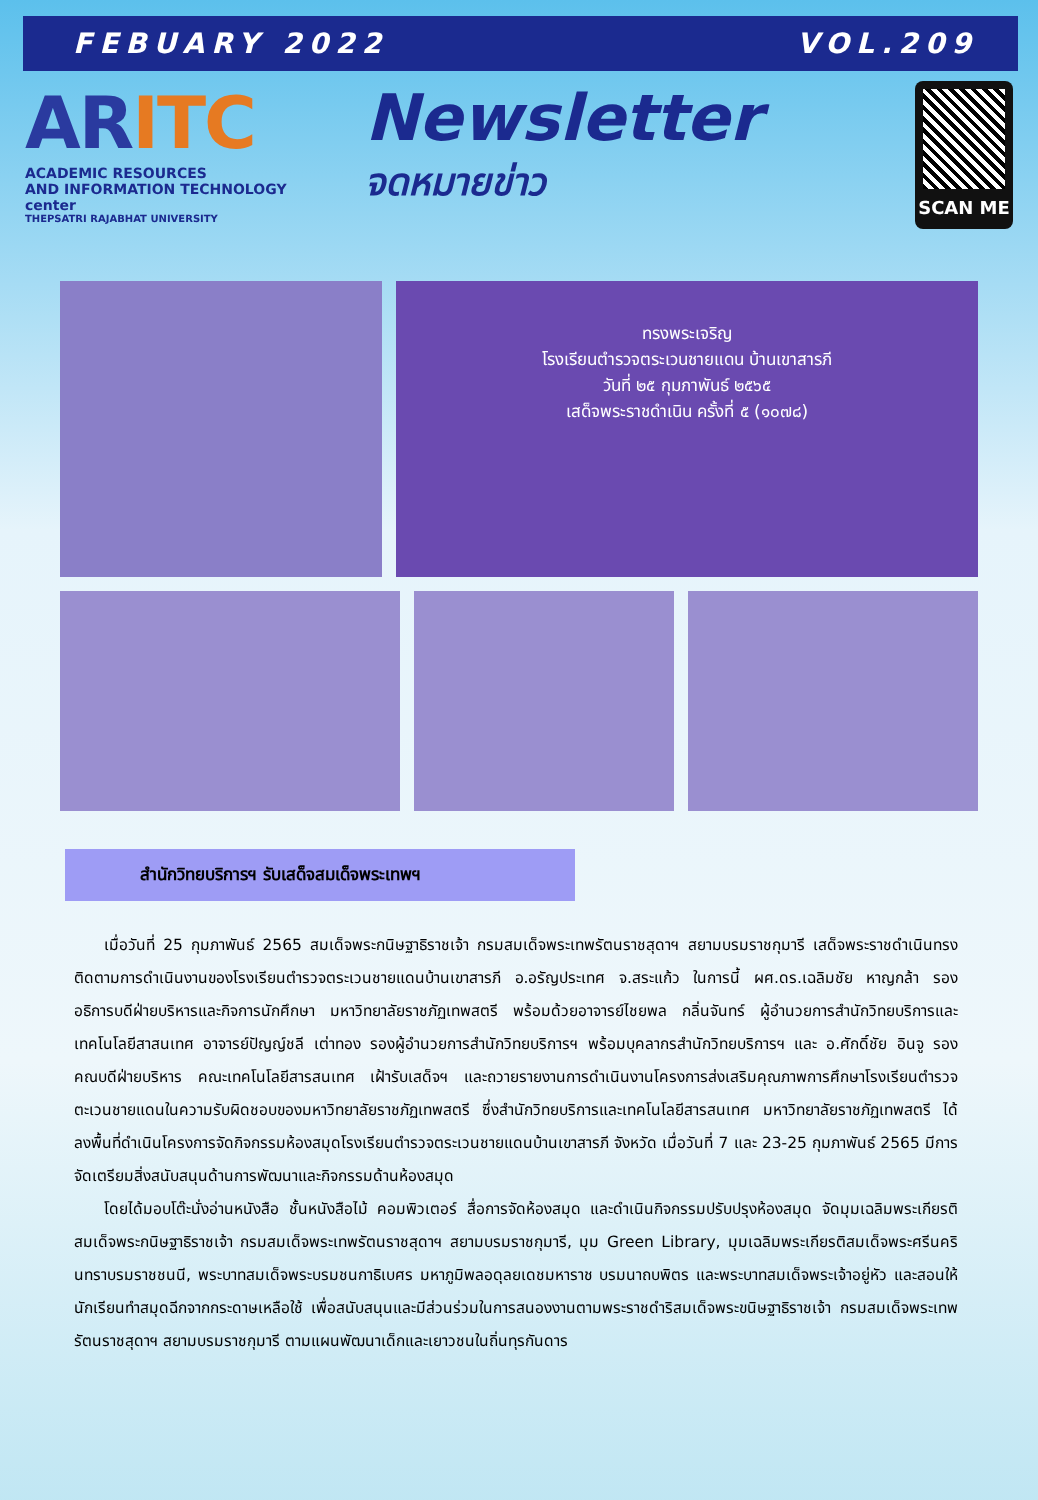FEBUARY 2022 VOL.209
ARITC
ACADEMIC RESOURCES
AND INFORMATION TECHNOLOGY center
THEPSATRI RAJABHAT UNIVERSITY
Newsletter
จดหมายข่าว
SCAN ME
ทรงพระเจริญ
โรงเรียนตำรวจตระเวนชายแดน บ้านเขาสารภี
วันที่ ๒๕ กุมภาพันธ์ ๒๕๖๕
เสด็จพระราชดำเนิน ครั้งที่ ๕ (๑๐๗๘)
สำนักวิทยบริการฯ รับเสด็จสมเด็จพระเทพฯ
เมื่อวันที่ 25 กุมภาพันธ์ 2565 สมเด็จพระกนิษฐาธิราชเจ้า กรมสมเด็จพระเทพรัตนราชสุดาฯ สยามบรมราชกุมารี เสด็จพระราชดำเนินทรงติดตามการดำเนินงานของโรงเรียนตำรวจตระเวนชายแดนบ้านเขาสารภี อ.อรัญประเทศ จ.สระแก้ว ในการนี้ ผศ.ดร.เฉลิมชัย หาญกล้า รองอธิการบดีฝ่ายบริหารและกิจการนักศึกษา มหาวิทยาลัยราชภัฏเทพสตรี พร้อมด้วยอาจารย์ไชยพล กลิ่นจันทร์ ผู้อำนวยการสำนักวิทยบริการและเทคโนโลยีสาสนเทศ อาจารย์ปัญญ์ชลี เต่าทอง รองผู้อำนวยการสำนักวิทยบริการฯ พร้อมบุคลากรสำนักวิทยบริการฯ และ อ.ศักดิ์ชัย อินจู รองคณบดีฝ่ายบริหาร คณะเทคโนโลยีสารสนเทศ เฝ้ารับเสด็จฯ และถวายรายงานการดำเนินงานโครงการส่งเสริมคุณภาพการศึกษาโรงเรียนตำรวจตะเวนชายแดนในความรับผิดชอบของมหาวิทยาลัยราชภัฏเทพสตรี ซึ่งสำนักวิทยบริการและเทคโนโลยีสารสนเทศ มหาวิทยาลัยราชภัฏเทพสตรี ได้ลงพื้นที่ดำเนินโครงการจัดกิจกรรมห้องสมุดโรงเรียนตำรวจตระเวนชายแดนบ้านเขาสารภี จังหวัด เมื่อวันที่ 7 และ 23-25 กุมภาพันธ์ 2565 มีการจัดเตรียมสิ่งสนับสนุนด้านการพัฒนาและกิจกรรมด้านห้องสมุด
โดยได้มอบโต๊ะนั่งอ่านหนังสือ ชั้นหนังสือไม้ คอมพิวเตอร์ สื่อการจัดห้องสมุด และดำเนินกิจกรรมปรับปรุงห้องสมุด จัดมุมเฉลิมพระเกียรติสมเด็จพระกนิษฐาธิราชเจ้า กรมสมเด็จพระเทพรัตนราชสุดาฯ สยามบรมราชกุมารี, มุม Green Library, มุมเฉลิมพระเกียรติสมเด็จพระศรีนครินทราบรมราชชนนี, พระบาทสมเด็จพระบรมชนกาธิเบศร มหาภูมิพลอดุลยเดชมหาราช บรมนาถบพิตร และพระบาทสมเด็จพระเจ้าอยู่หัว และสอนให้นักเรียนทำสมุดฉีกจากกระดาษเหลือใช้ เพื่อสนับสนุนและมีส่วนร่วมในการสนองงานตามพระราชดำริสมเด็จพระขนิษฐาธิราชเจ้า กรมสมเด็จพระเทพรัตนราชสุดาฯ สยามบรมราชกุมารี ตามแผนพัฒนาเด็กและเยาวชนในถิ่นทุรกันดาร